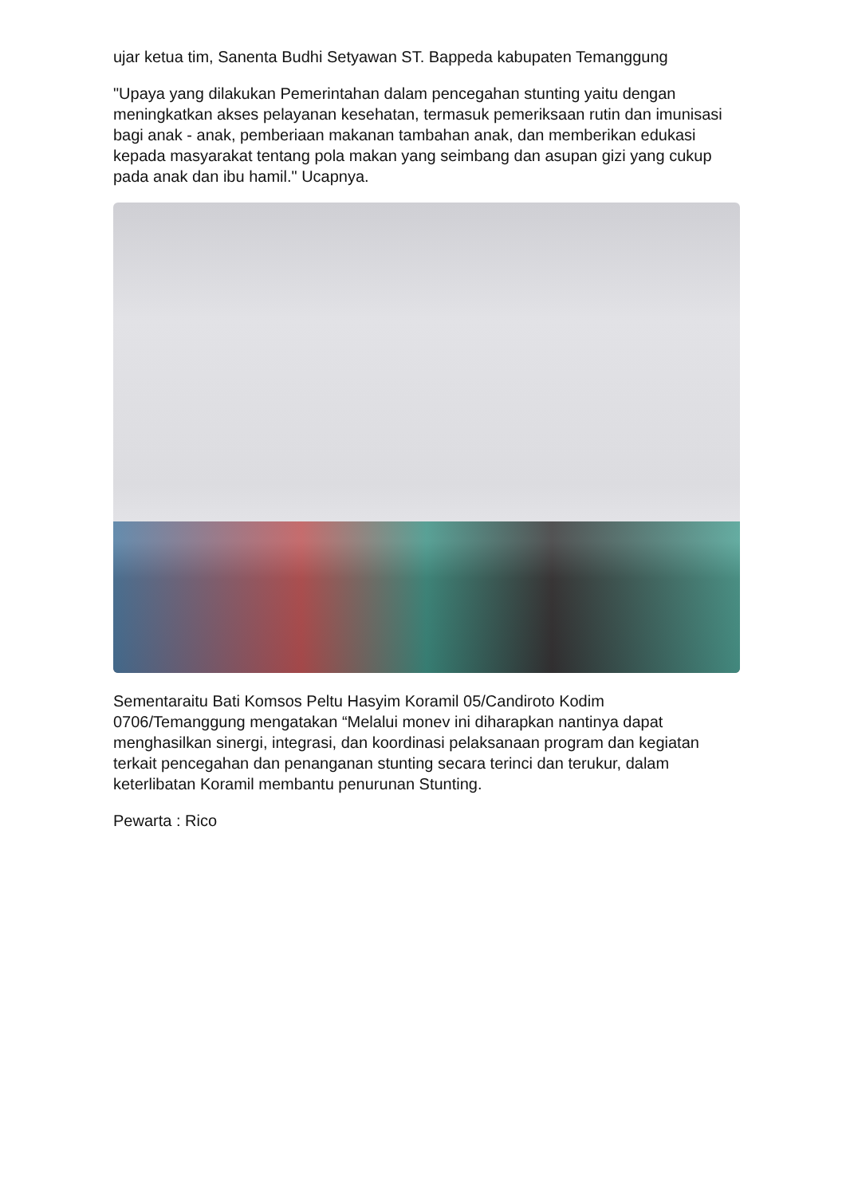ujar ketua tim, Sanenta Budhi Setyawan ST. Bappeda kabupaten Temanggung
"Upaya yang dilakukan Pemerintahan dalam pencegahan stunting yaitu dengan meningkatkan akses pelayanan kesehatan, termasuk pemeriksaan rutin dan imunisasi bagi anak - anak, pemberiaan makanan tambahan anak, dan memberikan edukasi kepada masyarakat tentang pola makan yang seimbang dan asupan gizi yang cukup pada anak dan ibu hamil." Ucapnya.
Sementaraitu Bati Komsos Peltu Hasyim Koramil 05/Candiroto Kodim 0706/Temanggung mengatakan “Melalui monev ini diharapkan nantinya dapat menghasilkan sinergi, integrasi, dan koordinasi pelaksanaan program dan kegiatan terkait pencegahan dan penanganan stunting secara terinci dan terukur, dalam keterlibatan Koramil membantu penurunan Stunting.
Pewarta : Rico